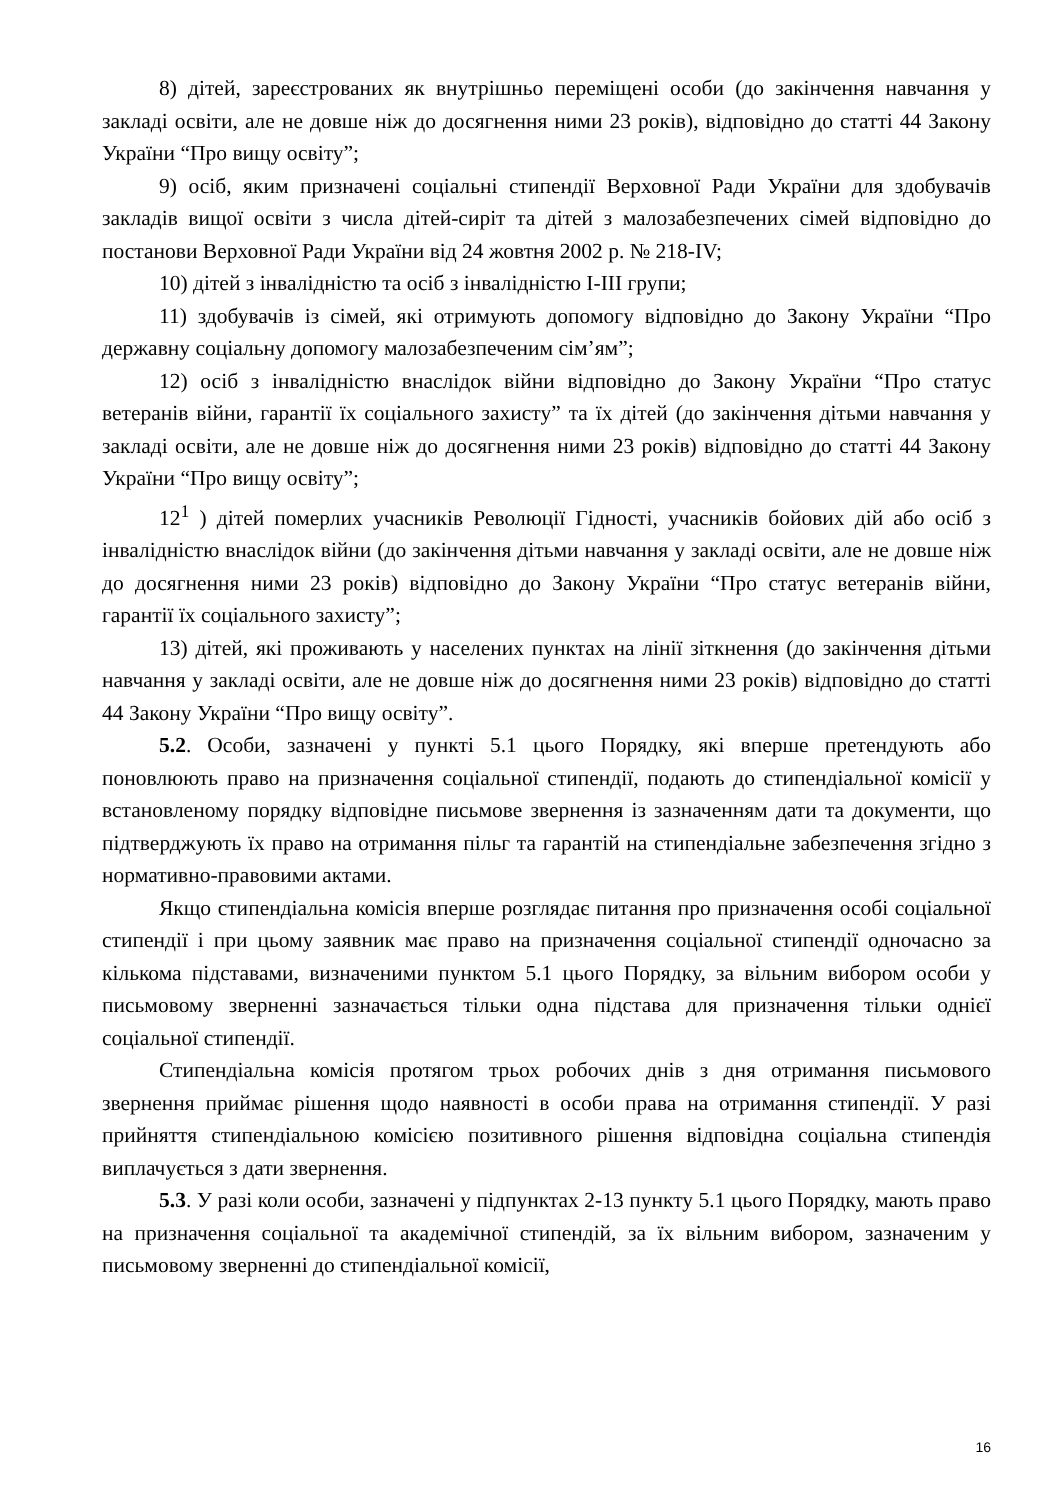8) дітей, зареєстрованих як внутрішньо переміщені особи (до закінчення навчання у закладі освіти, але не довше ніж до досягнення ними 23 років), відповідно до статті 44 Закону України “Про вищу освіту”;
9) осіб, яким призначені соціальні стипендії Верховної Ради України для здобувачів закладів вищої освіти з числа дітей-сиріт та дітей з малозабезпечених сімей відповідно до постанови Верховної Ради України від 24 жовтня 2002 р. № 218-IV;
10) дітей з інвалідністю та осіб з інвалідністю I-III групи;
11) здобувачів із сімей, які отримують допомогу відповідно до Закону України “Про державну соціальну допомогу малозабезпеченим сім’ям”;
12) осіб з інвалідністю внаслідок війни відповідно до Закону України “Про статус ветеранів війни, гарантії їх соціального захисту” та їх дітей (до закінчення дітьми навчання у закладі освіти, але не довше ніж до досягнення ними 23 років) відповідно до статті 44 Закону України “Про вищу освіту”;
12<sup>1</sup> ) дітей померлих учасників Революції Гідності, учасників бойових дій або осіб з інвалідністю внаслідок війни (до закінчення дітьми навчання у закладі освіти, але не довше ніж до досягнення ними 23 років) відповідно до Закону України “Про статус ветеранів війни, гарантії їх соціального захисту”;
13) дітей, які проживають у населених пунктах на лінії зіткнення (до закінчення дітьми навчання у закладі освіти, але не довше ніж до досягнення ними 23 років) відповідно до статті 44 Закону України “Про вищу освіту”.
5.2. Особи, зазначені у пункті 5.1 цього Порядку, які вперше претендують або поновлюють право на призначення соціальної стипендії, подають до стипендіальної комісії у встановленому порядку відповідне письмове звернення із зазначенням дати та документи, що підтверджують їх право на отримання пільг та гарантій на стипендіальне забезпечення згідно з нормативно-правовими актами.
Якщо стипендіальна комісія вперше розглядає питання про призначення особі соціальної стипендії і при цьому заявник має право на призначення соціальної стипендії одночасно за кількома підставами, визначеними пунктом 5.1 цього Порядку, за вільним вибором особи у письмовому зверненні зазначається тільки одна підстава для призначення тільки однієї соціальної стипендії.
Стипендіальна комісія протягом трьох робочих днів з дня отримання письмового звернення приймає рішення щодо наявності в особи права на отримання стипендії. У разі прийняття стипендіальною комісією позитивного рішення відповідна соціальна стипендія виплачується з дати звернення.
5.3. У разі коли особи, зазначені у підпунктах 2-13 пункту 5.1 цього Порядку, мають право на призначення соціальної та академічної стипендій, за їх вільним вибором, зазначеним у письмовому зверненні до стипендіальної комісії,
16